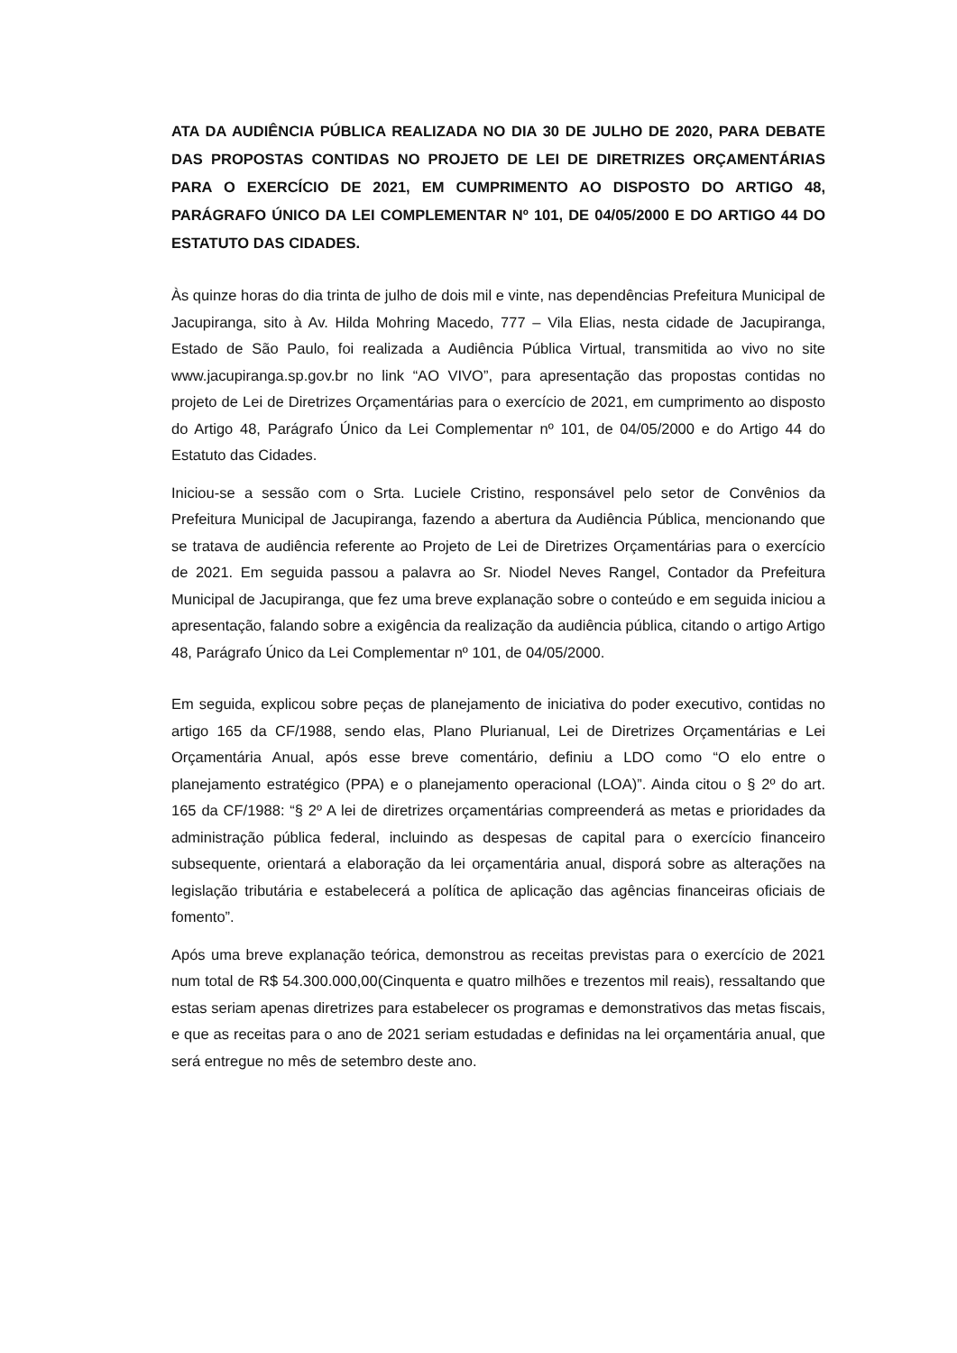ATA DA AUDIÊNCIA PÚBLICA REALIZADA NO DIA 30 DE JULHO DE 2020, PARA DEBATE DAS PROPOSTAS CONTIDAS NO PROJETO DE LEI DE DIRETRIZES ORÇAMENTÁRIAS PARA O EXERCÍCIO DE 2021, EM CUMPRIMENTO AO DISPOSTO DO ARTIGO 48, PARÁGRAFO ÚNICO DA LEI COMPLEMENTAR Nº 101, DE 04/05/2000 E DO ARTIGO 44 DO ESTATUTO DAS CIDADES.
Às quinze horas do dia trinta de julho de dois mil e vinte, nas dependências Prefeitura Municipal de Jacupiranga, sito à Av. Hilda Mohring Macedo, 777 – Vila Elias, nesta cidade de Jacupiranga, Estado de São Paulo, foi realizada a Audiência Pública Virtual, transmitida ao vivo no site www.jacupiranga.sp.gov.br no link “AO VIVO”, para apresentação das propostas contidas no projeto de Lei de Diretrizes Orçamentárias para o exercício de 2021, em cumprimento ao disposto do Artigo 48, Parágrafo Único da Lei Complementar nº 101, de 04/05/2000 e do Artigo 44 do Estatuto das Cidades.
Iniciou-se a sessão com o Srta. Luciele Cristino, responsável pelo setor de Convênios da Prefeitura Municipal de Jacupiranga, fazendo a abertura da Audiência Pública, mencionando que se tratava de audiência referente ao Projeto de Lei de Diretrizes Orçamentárias para o exercício de 2021. Em seguida passou a palavra ao Sr. Niodel Neves Rangel, Contador da Prefeitura Municipal de Jacupiranga, que fez uma breve explanação sobre o conteúdo e em seguida iniciou a apresentação, falando sobre a exigência da realização da audiência pública, citando o artigo Artigo 48, Parágrafo Único da Lei Complementar nº 101, de 04/05/2000.
Em seguida, explicou sobre peças de planejamento de iniciativa do poder executivo, contidas no artigo 165 da CF/1988, sendo elas, Plano Plurianual, Lei de Diretrizes Orçamentárias e Lei Orçamentária Anual, após esse breve comentário, definiu a LDO como “O elo entre o planejamento estratégico (PPA) e o planejamento operacional (LOA)”. Ainda citou o § 2º do art. 165 da CF/1988: “§ 2º A lei de diretrizes orçamentárias compreenderá as metas e prioridades da administração pública federal, incluindo as despesas de capital para o exercício financeiro subsequente, orientará a elaboração da lei orçamentária anual, disporá sobre as alterações na legislação tributária e estabelecerá a política de aplicação das agências financeiras oficiais de fomento”.
Após uma breve explanação teórica, demonstrou as receitas previstas para o exercício de 2021 num total de R$ 54.300.000,00(Cinquenta e quatro milhões e trezentos mil reais), ressaltando que estas seriam apenas diretrizes para estabelecer os programas e demonstrativos das metas fiscais, e que as receitas para o ano de 2021 seriam estudadas e definidas na lei orçamentária anual, que será entregue no mês de setembro deste ano.